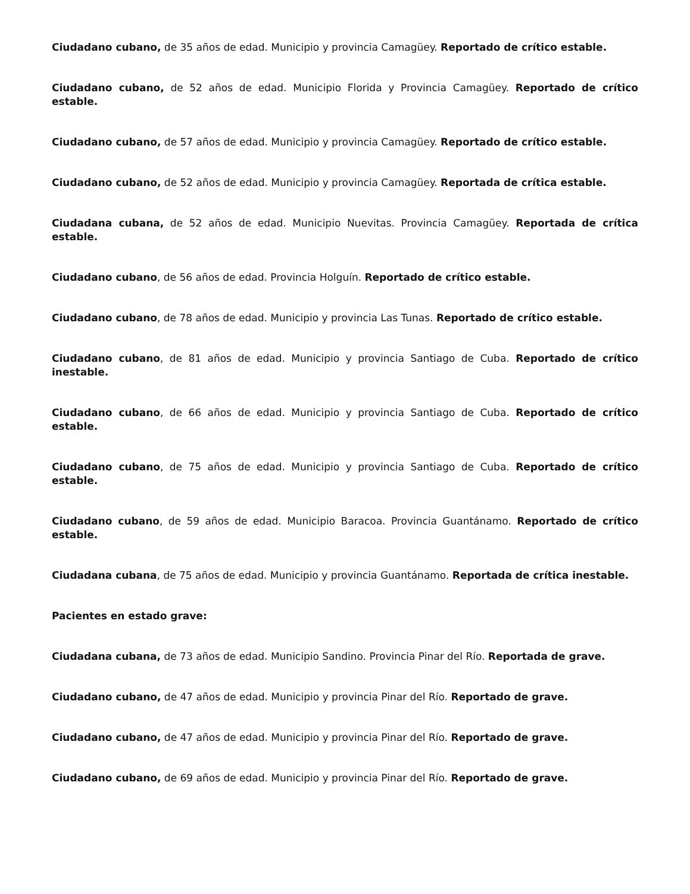Ciudadano cubano, de 35 años de edad. Municipio y provincia Camagüey. Reportado de crítico estable.
Ciudadano cubano, de 52 años de edad. Municipio Florida y Provincia Camagüey. Reportado de crítico estable.
Ciudadano cubano, de 57 años de edad. Municipio y provincia Camagüey. Reportado de crítico estable.
Ciudadano cubano, de 52 años de edad. Municipio y provincia Camagüey. Reportada de crítica estable.
Ciudadana cubana, de 52 años de edad. Municipio Nuevitas. Provincia Camagüey. Reportada de crítica estable.
Ciudadano cubano, de 56 años de edad. Provincia Holguín. Reportado de crítico estable.
Ciudadano cubano, de 78 años de edad. Municipio y provincia Las Tunas. Reportado de crítico estable.
Ciudadano cubano, de 81 años de edad. Municipio y provincia Santiago de Cuba. Reportado de crítico inestable.
Ciudadano cubano, de 66 años de edad. Municipio y provincia Santiago de Cuba. Reportado de crítico estable.
Ciudadano cubano, de 75 años de edad. Municipio y provincia Santiago de Cuba. Reportado de crítico estable.
Ciudadano cubano, de 59 años de edad. Municipio Baracoa. Provincia Guantánamo. Reportado de crítico estable.
Ciudadana cubana, de 75 años de edad. Municipio y provincia Guantánamo. Reportada de crítica inestable.
Pacientes en estado grave:
Ciudadana cubana, de 73 años de edad. Municipio Sandino. Provincia Pinar del Río. Reportada de grave.
Ciudadano cubano, de 47 años de edad. Municipio y provincia Pinar del Río. Reportado de grave.
Ciudadano cubano, de 47 años de edad. Municipio y provincia Pinar del Río. Reportado de grave.
Ciudadano cubano, de 69 años de edad. Municipio y provincia Pinar del Río. Reportado de grave.